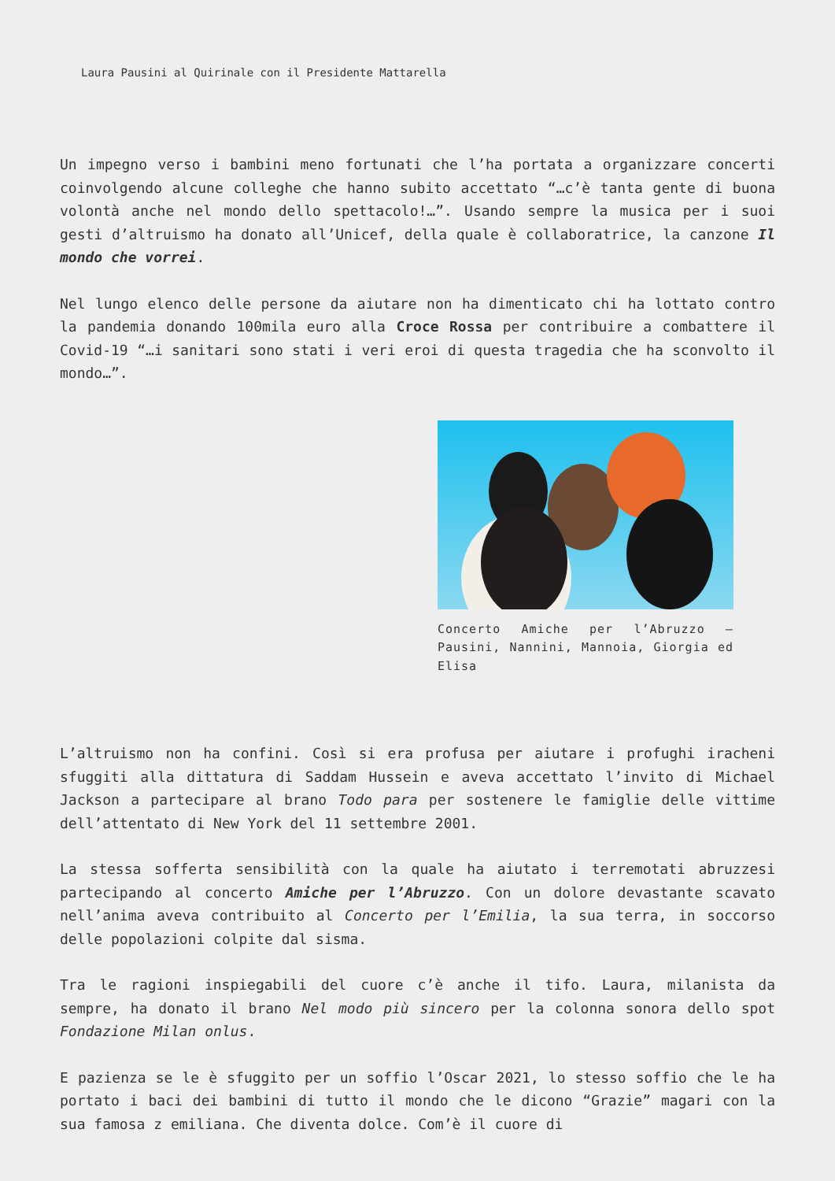Laura Pausini al Quirinale con il Presidente Mattarella
Un impegno verso i bambini meno fortunati che l’ha portata a organizzare concerti coinvolgendo alcune colleghe che hanno subito accettato “…c’è tanta gente di buona volontà anche nel mondo dello spettacolo!…”. Usando sempre la musica per i suoi gesti d’altruismo ha donato all’Unicef, della quale è collaboratrice, la canzone Il mondo che vorrei.
Nel lungo elenco delle persone da aiutare non ha dimenticato chi ha lottato contro la pandemia donando 100mila euro alla Croce Rossa per contribuire a combattere il Covid-19 “…i sanitari sono stati i veri eroi di questa tragedia che ha sconvolto il mondo…”.
Concerto Amiche per l’Abruzzo – Pausini, Nannini, Mannoia, Giorgia ed Elisa
L’altruismo non ha confini. Così si era profusa per aiutare i profughi iracheni sfuggiti alla dittatura di Saddam Hussein e aveva accettato l’invito di Michael Jackson a partecipare al brano Todo para per sostenere le famiglie delle vittime dell’attentato di New York del 11 settembre 2001.
La stessa sofferta sensibilità con la quale ha aiutato i terremotati abruzzesi partecipando al concerto Amiche per l’Abruzzo. Con un dolore devastante scavato nell’anima aveva contribuito al Concerto per l’Emilia, la sua terra, in soccorso delle popolazioni colpite dal sisma.
Tra le ragioni inspiegabili del cuore c’è anche il tifo. Laura, milanista da sempre, ha donato il brano Nel modo più sincero per la colonna sonora dello spot Fondazione Milan onlus.
E pazienza se le è sfuggito per un soffio l’Oscar 2021, lo stesso soffio che le ha portato i baci dei bambini di tutto il mondo che le dicono “Grazie” magari con la sua famosa z emiliana. Che diventa dolce. Com’è il cuore di